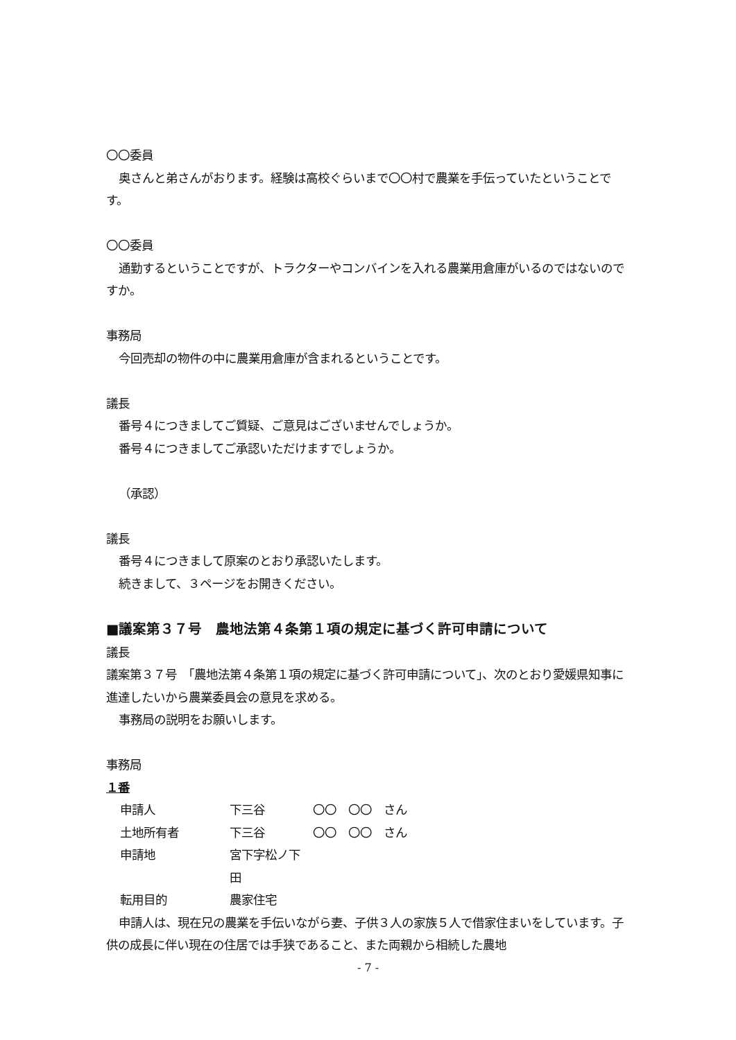〇〇委員
奥さんと弟さんがおります。経験は高校ぐらいまで〇〇村で農業を手伝っていたということです。
〇〇委員
通勤するということですが、トラクターやコンバインを入れる農業用倉庫がいるのではないのですか。
事務局
今回売却の物件の中に農業用倉庫が含まれるということです。
議長
番号４につきましてご質疑、ご意見はございませんでしょうか。
番号４につきましてご承認いただけますでしょうか。
（承認）
議長
番号４につきまして原案のとおり承認いたします。
続きまして、３ページをお開きください。
■議案第３７号　農地法第４条第１項の規定に基づく許可申請について
議長
議案第３７号　「農地法第４条第１項の規定に基づく許可申請について」、次のとおり愛媛県知事に進達したいから農業委員会の意見を求める。
事務局の説明をお願いします。
事務局
１番
申請人 下三谷 〇〇　〇〇　さん
土地所有者 下三谷 〇〇　〇〇　さん
申請地 宮下字松ノ下　田
転用目的 農家住宅
申請人は、現在兄の農業を手伝いながら妻、子供３人の家族５人で借家住まいをしています。子供の成長に伴い現在の住居では手狭であること、また両親から相続した農地
- 7 -